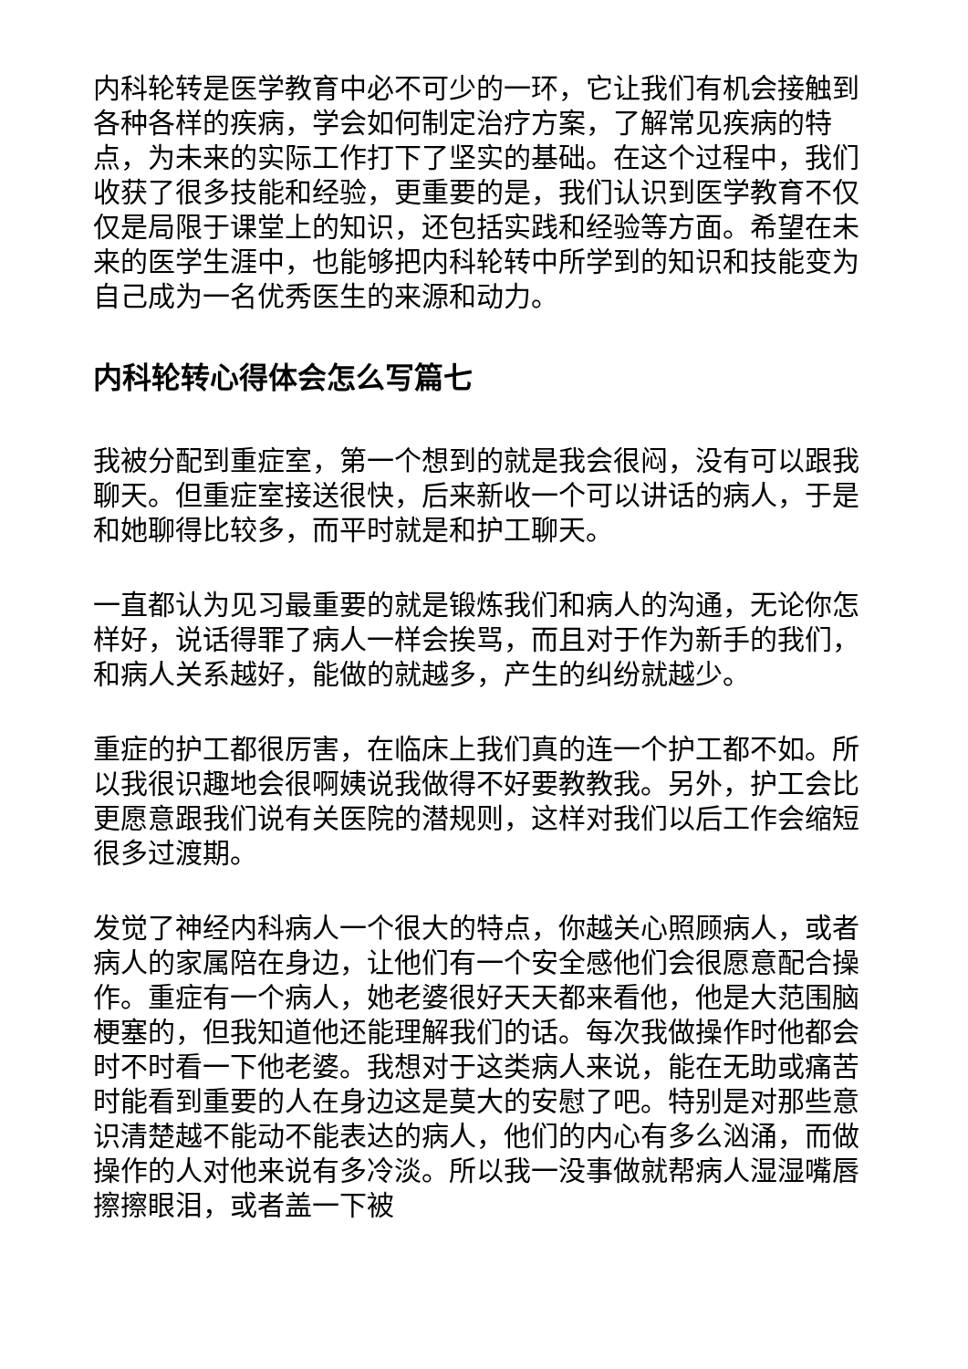内科轮转是医学教育中必不可少的一环，它让我们有机会接触到各种各样的疾病，学会如何制定治疗方案，了解常见疾病的特点，为未来的实际工作打下了坚实的基础。在这个过程中，我们收获了很多技能和经验，更重要的是，我们认识到医学教育不仅仅是局限于课堂上的知识，还包括实践和经验等方面。希望在未来的医学生涯中，也能够把内科轮转中所学到的知识和技能变为自己成为一名优秀医生的来源和动力。
内科轮转心得体会怎么写篇七
我被分配到重症室，第一个想到的就是我会很闷，没有可以跟我聊天。但重症室接送很快，后来新收一个可以讲话的病人，于是和她聊得比较多，而平时就是和护工聊天。
一直都认为见习最重要的就是锻炼我们和病人的沟通，无论你怎样好，说话得罪了病人一样会挨骂，而且对于作为新手的我们，和病人关系越好，能做的就越多，产生的纠纷就越少。
重症的护工都很厉害，在临床上我们真的连一个护工都不如。所以我很识趣地会很啊姨说我做得不好要教教我。另外，护工会比更愿意跟我们说有关医院的潜规则，这样对我们以后工作会缩短很多过渡期。
发觉了神经内科病人一个很大的特点，你越关心照顾病人，或者病人的家属陪在身边，让他们有一个安全感他们会很愿意配合操作。重症有一个病人，她老婆很好天天都来看他，他是大范围脑梗塞的，但我知道他还能理解我们的话。每次我做操作时他都会时不时看一下他老婆。我想对于这类病人来说，能在无助或痛苦时能看到重要的人在身边这是莫大的安慰了吧。特别是对那些意识清楚越不能动不能表达的病人，他们的内心有多么汹涌，而做操作的人对他来说有多冷淡。所以我一没事做就帮病人湿湿嘴唇擦擦眼泪，或者盖一下被